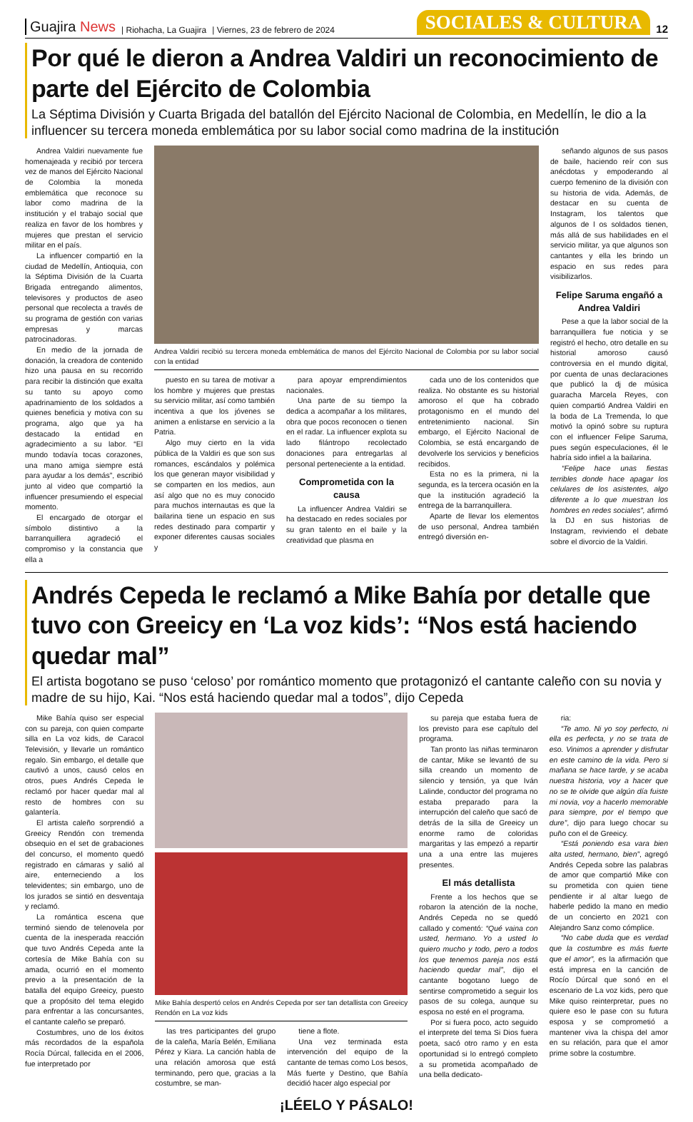Guajira News
| Riohacha, La Guajira
| Viernes, 23 de febrero de 2024
SOCIALES & CULTURA
12
Por qué le dieron a Andrea Valdiri un reconocimiento de parte del Ejército de Colombia
La Séptima División y Cuarta Brigada del batallón del Ejército Nacional de Colombia, en Medellín, le dio a la influencer su tercera moneda emblemática por su labor social como madrina de la institución
Andrea Valdiri nuevamente fue homenajeada y recibió por tercera vez de manos del Ejército Nacional de Colombia la moneda emblemática que reconoce su labor como madrina de la institución y el trabajo social que realiza en favor de los hombres y mujeres que prestan el servicio militar en el país.
La influencer compartió en la ciudad de Medellín, Antioquia, con la Séptima División de la Cuarta Brigada entregando alimentos, televisores y productos de aseo personal que recolecta a través de su programa de gestión con varias empresas y marcas patrocinadoras.
En medio de la jornada de donación, la creadora de contenido hizo una pausa en su recorrido para recibir la distinción que exalta su tanto su apoyo como apadrinamiento de los soldados a quienes beneficia y motiva con su programa, algo que ya ha destacado la entidad en agradecimiento a su labor. “El mundo todavía tocas corazones, una mano amiga siempre está para ayudar a los demás”, escribió junto al video que compartió la influencer presumiendo el especial momento.
El encargado de otorgar el símbolo distintivo a la barranquillera agradeció el compromiso y la constancia que ella a
Andrea Valdiri recibió su tercera moneda emblemática de manos del Ejército Nacional de Colombia por su labor social con la entidad
puesto en su tarea de motivar a los hombre y mujeres que prestas su servicio militar, así como también incentiva a que los jóvenes se animen a enlistarse en servicio a la Patria.
Algo muy cierto en la vida pública de la Valdiri es que son sus romances, escándalos y polémica los que generan mayor visibilidad y se comparten en los medios, aun así algo que no es muy conocido para muchos internautas es que la bailarina tiene un espacio en sus redes destinado para compartir y exponer diferentes causas sociales y
para apoyar emprendimientos nacionales.
Una parte de su tiempo la dedica a acompañar a los militares, obra que pocos reconocen o tienen en el radar. La influencer explota su lado filántropo recolectado donaciones para entregarlas al personal perteneciente a la entidad.
Comprometida con la causa
La influencer Andrea Valdiri se ha destacado en redes sociales por su gran talento en el baile y la creatividad que plasma en
cada uno de los contenidos que realiza. No obstante es su historial amoroso el que ha cobrado protagonismo en el mundo del entretenimiento nacional. Sin embargo, el Ejército Nacional de Colombia, se está encargando de devolverle los servicios y beneficios recibidos.
Esta no es la primera, ni la segunda, es la tercera ocasión en la que la institución agradeció la entrega de la barranquillera.
Aparte de llevar los elementos de uso personal, Andrea también entregó diversión en-
señando algunos de sus pasos de baile, haciendo reír con sus anécdotas y empoderando al cuerpo femenino de la división con su historia de vida. Además, de destacar en su cuenta de Instagram, los talentos que algunos de l os soldados tienen, más allá de sus habilidades en el servicio militar, ya que algunos son cantantes y ella les brindo un espacio en sus redes para visibilizarlos.
Felipe Saruma engañó a Andrea Valdiri
Pese a que la labor social de la barranquillera fue noticia y se registró el hecho, otro detalle en su historial amoroso causó controversia en el mundo digital, por cuenta de unas declaraciones que publicó la dj de música guaracha Marcela Reyes, con quien compartió Andrea Valdiri en la boda de La Tremenda, lo que motivó la opinó sobre su ruptura con el influencer Felipe Saruma, pues según especulaciones, él le habría sido infiel a la bailarina.
“Felipe hace unas fiestas terribles donde hace apagar los celulares de los asistentes, algo diferente a lo que muestran los hombres en redes sociales”, afirmó la DJ en sus historias de Instagram, reviviendo el debate sobre el divorcio de la Valdiri.
Andrés Cepeda le reclamó a Mike Bahía por detalle que tuvo con Greeicy en ‘La voz kids’: “Nos está haciendo quedar mal”
El artista bogotano se puso ‘celoso’ por romántico momento que protagonizó el cantante caleño con su novia y madre de su hijo, Kai. “Nos está haciendo quedar mal a todos”, dijo Cepeda
Mike Bahía quiso ser especial con su pareja, con quien comparte silla en La voz kids, de Caracol Televisión, y llevarle un romántico regalo. Sin embargo, el detalle que cautivó a unos, causó celos en otros, pues Andrés Cepeda le reclamó por hacer quedar mal al resto de hombres con su galantería.
El artista caleño sorprendió a Greeicy Rendón con tremenda obsequio en el set de grabaciones del concurso, el momento quedó registrado en cámaras y salió al aire, enterneciendo a los televidentes; sin embargo, uno de los jurados se sintió en desventaja y reclamó.
La romántica escena que terminó siendo de telenovela por cuenta de la inesperada reacción que tuvo Andrés Cepeda ante la cortesía de Mike Bahía con su amada, ocurrió en el momento previo a la presentación de la batalla del equipo Greeicy, puesto que a propósito del tema elegido para enfrentar a las concursantes, el cantante caleño se preparó.
Costumbres, uno de los éxitos más recordados de la española Rocía Dúrcal, fallecida en el 2006, fue interpretado por
Mike Bahía despertó celos en Andrés Cepeda por ser tan detallista con Greeicy Rendón en La voz kids
las tres participantes del grupo de la caleña, María Belén, Emiliana Pérez y Kiara. La canción habla de una relación amorosa que está terminando, pero que, gracias a la costumbre, se man-
tiene a flote.
Una vez terminada esta intervención del equipo de la cantante de temas como Los besos, Más fuerte y Destino, que Bahía decidió hacer algo especial por
su pareja que estaba fuera de los previsto para ese capítulo del programa.
Tan pronto las niñas terminaron de cantar, Mike se levantó de su silla creando un momento de silencio y tensión, ya que Iván Lalinde, conductor del programa no estaba preparado para la interrupción del caleño que sacó de detrás de la silla de Greeicy un enorme ramo de coloridas margaritas y las empezó a repartir una a una entre las mujeres presentes.
El más detallista
Frente a los hechos que se robaron la atención de la noche, Andrés Cepeda no se quedó callado y comentó: “Qué vaina con usted, hermano. Yo a usted lo quiero mucho y todo, pero a todos los que tenemos pareja nos está haciendo quedar mal”, dijo el cantante bogotano luego de sentirse comprometido a seguir los pasos de su colega, aunque su esposa no esté en el programa.
Por si fuera poco, acto seguido el interprete del tema Si Dios fuera poeta, sacó otro ramo y en esta oportunidad si lo entregó completo a su prometida acompañado de una bella dedicato-
ria:
“Te amo. Ni yo soy perfecto, ni ella es perfecta, y no se trata de eso. Vinimos a aprender y disfrutar en este camino de la vida. Pero si mañana se hace tarde, y se acaba nuestra historia, voy a hacer que no se te olvide que algún día fuiste mi novia, voy a hacerlo memorable para siempre, por el tiempo que dure”, dijo para luego chocar su puño con el de Greeicy.
“Está poniendo esa vara bien alta usted, hermano, bien”, agregó Andrés Cepeda sobre las palabras de amor que compartió Mike con su prometida con quien tiene pendiente ir al altar luego de haberle pedido la mano en medio de un concierto en 2021 con Alejandro Sanz como cómplice.
“No cabe duda que es verdad que la costumbre es más fuerte que el amor”, es la afirmación que está impresa en la canción de Rocío Dúrcal que sonó en el escenario de La voz kids, pero que Mike quiso reinterpretar, pues no quiere eso le pase con su futura esposa y se comprometió a mantener viva la chispa del amor en su relación, para que el amor prime sobre la costumbre.
¡LÉELO Y PÁSALO!